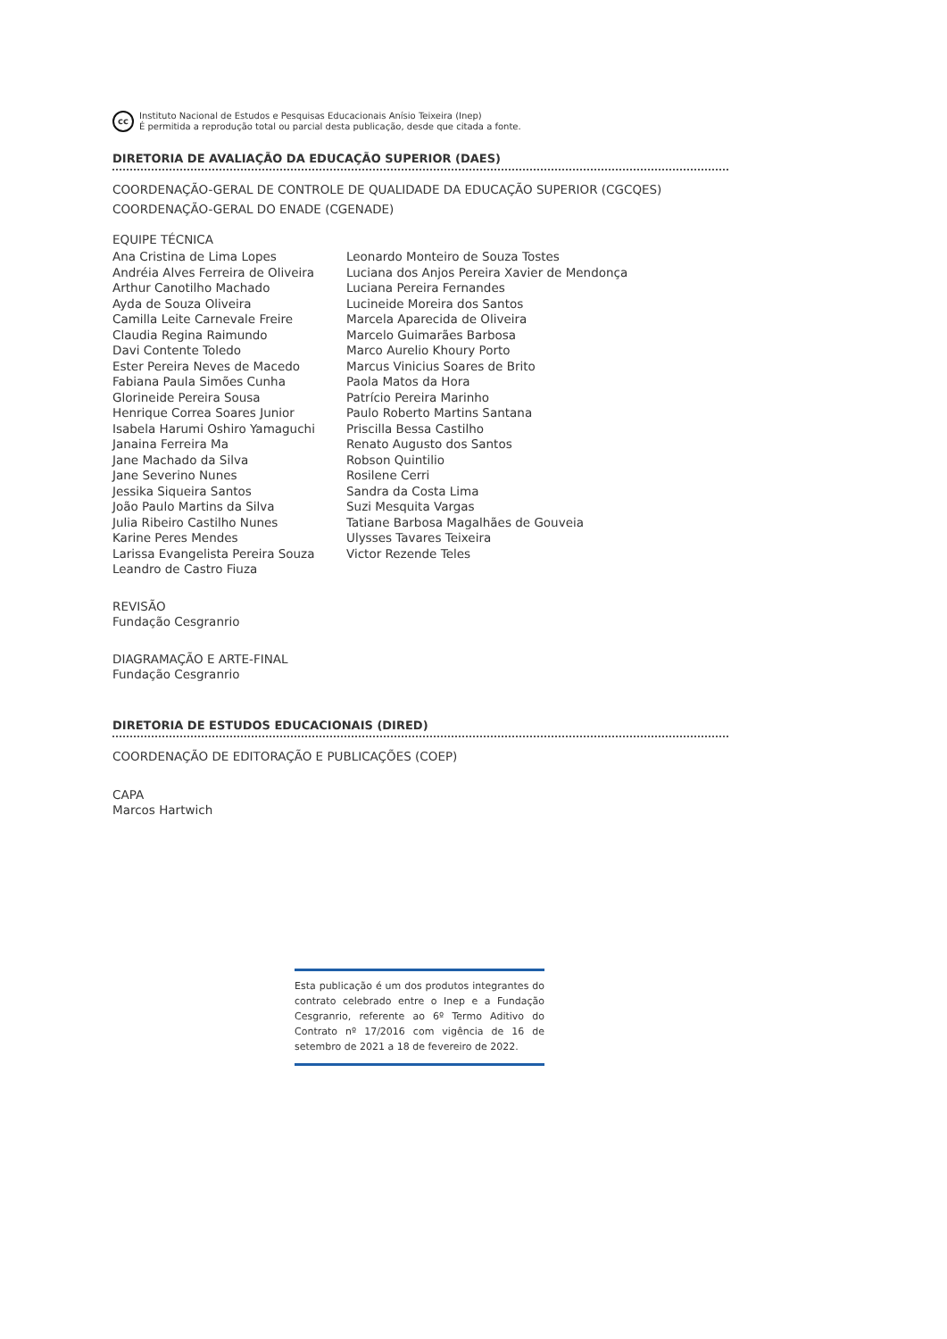cc
Instituto Nacional de Estudos e Pesquisas Educacionais Anísio Teixeira (Inep)
É permitida a reprodução total ou parcial desta publicação, desde que citada a fonte.
DIRETORIA DE AVALIAÇÃO DA EDUCAÇÃO SUPERIOR (DAES)
COORDENAÇÃO-GERAL DE CONTROLE DE QUALIDADE DA EDUCAÇÃO SUPERIOR (CGCQES)
COORDENAÇÃO-GERAL DO ENADE (CGENADE)
EQUIPE TÉCNICA
Ana Cristina de Lima Lopes
Andréia Alves Ferreira de Oliveira
Arthur Canotilho Machado
Ayda de Souza Oliveira
Camilla Leite Carnevale Freire
Claudia Regina Raimundo
Davi Contente Toledo
Ester Pereira Neves de Macedo
Fabiana Paula Simões Cunha
Glorineide Pereira Sousa
Henrique Correa Soares Junior
Isabela Harumi Oshiro Yamaguchi
Janaina Ferreira Ma
Jane Machado da Silva
Jane Severino Nunes
Jessika Siqueira Santos
João Paulo Martins da Silva
Julia Ribeiro Castilho Nunes
Karine Peres Mendes
Larissa Evangelista Pereira Souza
Leandro de Castro Fiuza
Leonardo Monteiro de Souza Tostes
Luciana dos Anjos Pereira Xavier de Mendonça
Luciana Pereira Fernandes
Lucineide Moreira dos Santos
Marcela Aparecida de Oliveira
Marcelo Guimarães Barbosa
Marco Aurelio Khoury Porto
Marcus Vinicius Soares de Brito
Paola Matos da Hora
Patrício Pereira Marinho
Paulo Roberto Martins Santana
Priscilla Bessa Castilho
Renato Augusto dos Santos
Robson Quintilio
Rosilene Cerri
Sandra da Costa Lima
Suzi Mesquita Vargas
Tatiane Barbosa Magalhães de Gouveia
Ulysses Tavares Teixeira
Victor Rezende Teles
REVISÃO
Fundação Cesgranrio
DIAGRAMAÇÃO E ARTE-FINAL
Fundação Cesgranrio
DIRETORIA DE ESTUDOS EDUCACIONAIS (DIRED)
COORDENAÇÃO DE EDITORAÇÃO E PUBLICAÇÕES (COEP)
CAPA
Marcos Hartwich
Esta publicação é um dos produtos integrantes do contrato celebrado entre o Inep e a Fundação Cesgranrio, referente ao 6º Termo Aditivo do Contrato nº 17/2016 com vigência de 16 de setembro de 2021 a 18 de fevereiro de 2022.